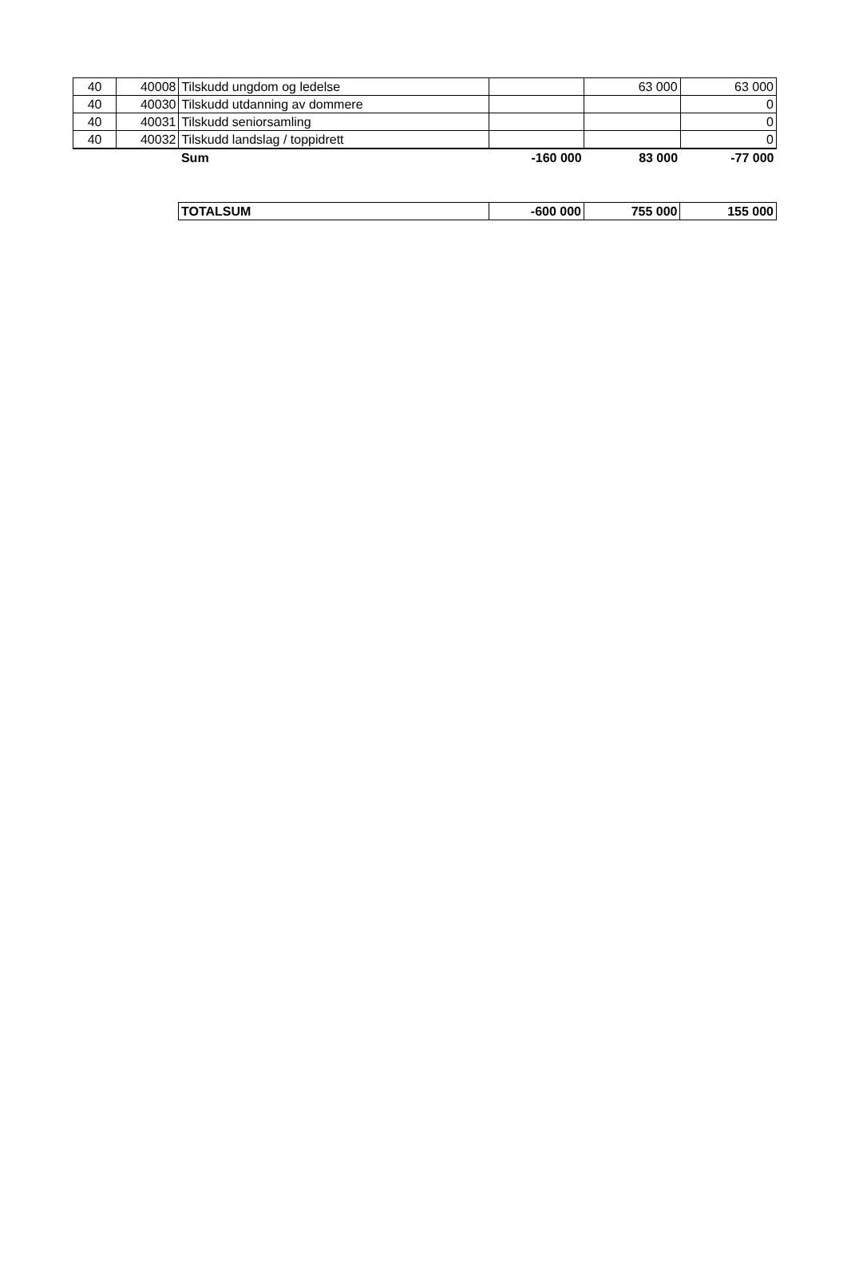| 40 | 40008 | Tilskudd ungdom og ledelse | | 63 000 | 63 000 |
| 40 | 40030 | Tilskudd utdanning av dommere | | | 0 |
| 40 | 40031 | Tilskudd seniorsamling | | | 0 |
| 40 | 40032 | Tilskudd landslag / toppidrett | | | 0 |
| | | Sum | -160 000 | 83 000 | -77 000 |
| TOTALSUM | -600 000 | 755 000 | 155 000 |